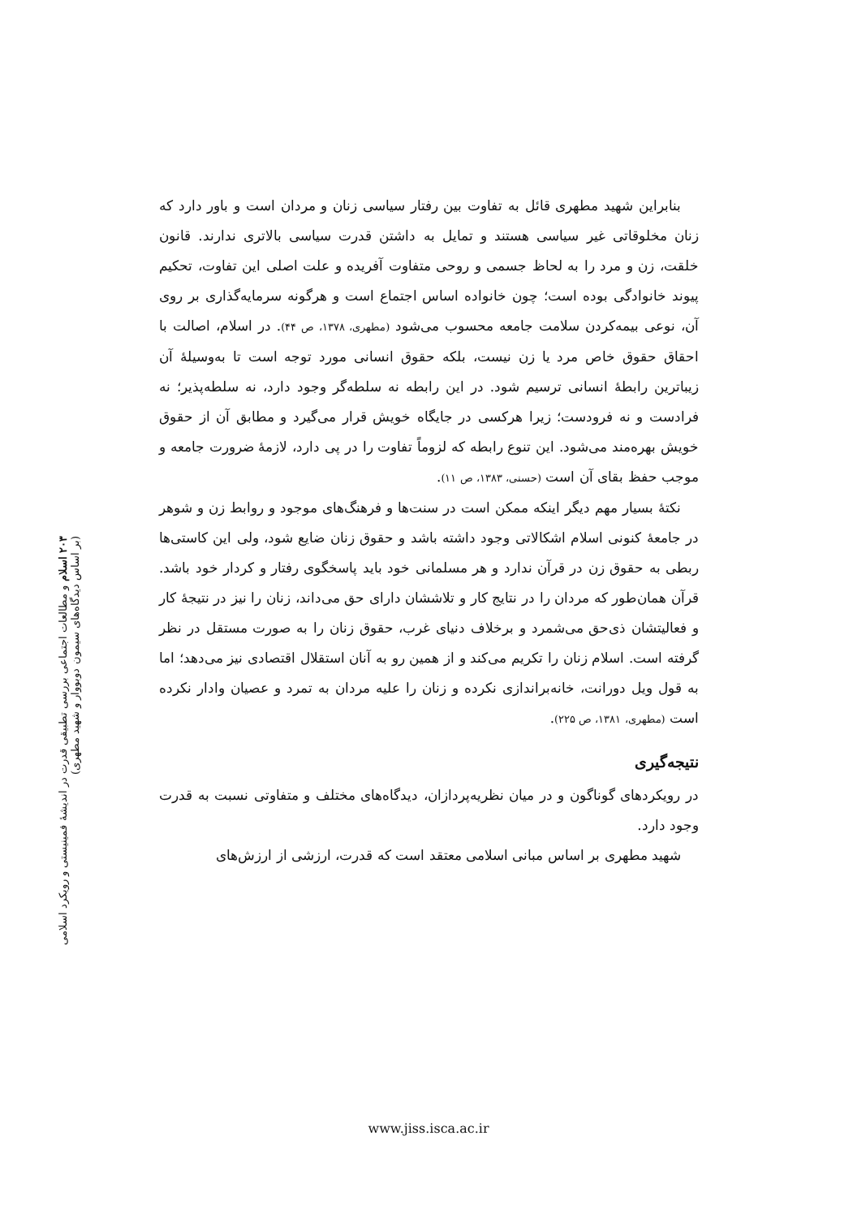۲۰۳ اسلام و مطالعات اجتماعی بررسی تطبیقی قدرت در اندیشهٔ فمینیستی و رویکرد اسلامی (بر اساس دیدگاه‌های سیمون دوبووار و شهید مطهری)
بنابراین شهید مطهری قائل به تفاوت بین رفتار سیاسی زنان و مردان است و باور دارد که زنان مخلوقاتی غیر سیاسی هستند و تمایل به داشتن قدرت سیاسی بالاتری ندارند. قانون خلقت، زن و مرد را به لحاظ جسمی و روحی متفاوت آفریده و علت اصلی این تفاوت، تحکیم پیوند خانوادگی بوده است؛ چون خانواده اساس اجتماع است و هرگونه سرمایه‌گذاری بر روی آن، نوعی بیمه‌کردن سلامت جامعه محسوب می‌شود (مطهری، ۱۳۷۸، ص ۴۴). در اسلام، اصالت با احقاق حقوق خاص مرد یا زن نیست، بلکه حقوق انسانی مورد توجه است تا به‌وسیلهٔ آن زیباترین رابطهٔ انسانی ترسیم شود. در این رابطه نه سلطه‌گر وجود دارد، نه سلطه‌پذیر؛ نه فرادست و نه فرودست؛ زیرا هرکسی در جایگاه خویش قرار می‌گیرد و مطابق آن از حقوق خویش بهره‌مند می‌شود. این تنوع رابطه که لزوماً تفاوت را در پی دارد، لازمهٔ ضرورت جامعه و موجب حفظ بقای آن است (حسنی، ۱۳۸۳، ص ۱۱).
نکتهٔ بسیار مهم دیگر اینکه ممکن است در سنت‌ها و فرهنگ‌های موجود و روابط زن و شوهر در جامعهٔ کنونی اسلام اشکالاتی وجود داشته باشد و حقوق زنان ضایع شود، ولی این کاستی‌ها ربطی به حقوق زن در قرآن ندارد و هر مسلمانی خود باید پاسخگوی رفتار و کردار خود باشد. قرآن همان‌طور که مردان را در نتایج کار و تلاششان دارای حق می‌داند، زنان را نیز در نتیجهٔ کار و فعالیتشان ذی‌حق می‌شمرد و برخلاف دنیای غرب، حقوق زنان را به صورت مستقل در نظر گرفته است. اسلام زنان را تکریم می‌کند و از همین رو به آنان استقلال اقتصادی نیز می‌دهد؛ اما به قول ویل دورانت، خانه‌براندازی نکرده و زنان را علیه مردان به تمرد و عصیان وادار نکرده است (مطهری، ۱۳۸۱، ص ۲۲۵).
نتیجه‌گیری
در رویکردهای گوناگون و در میان نظریه‌پردازان، دیدگاه‌های مختلف و متفاوتی نسبت به قدرت وجود دارد.
شهید مطهری بر اساس مبانی اسلامی معتقد است که قدرت، ارزشی از ارزش‌های
www.jiss.isca.ac.ir